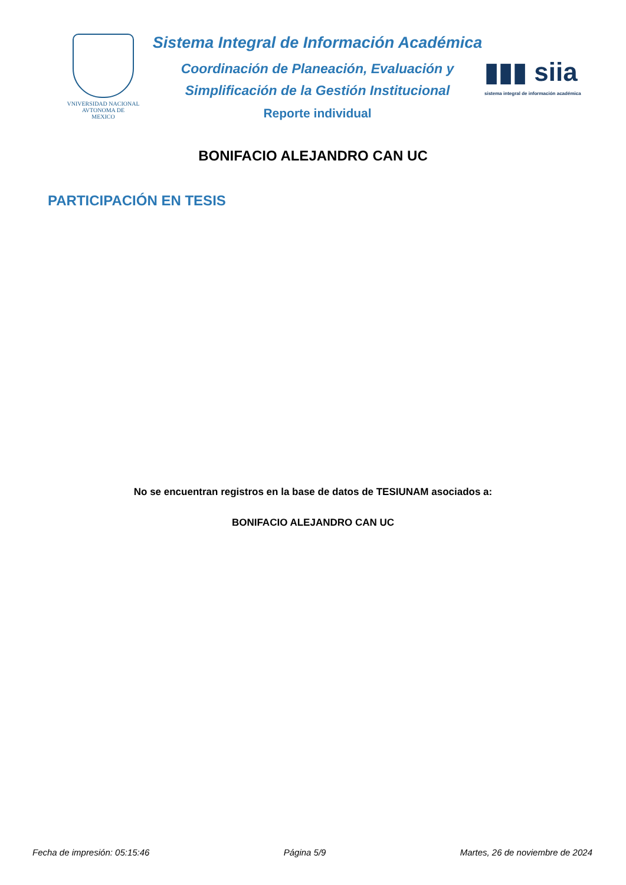VNIVERSIDAD NACIONAL
AVTONOMA DE
MEXICO
Sistema Integral de Información Académica
Coordinación de Planeación, Evaluación y
Simplificación de la Gestión Institucional
Reporte individual
▮▮▮ siia
sistema integral de información académica
BONIFACIO ALEJANDRO CAN UC
PARTICIPACIÓN EN TESIS
No se encuentran registros en la base de datos de TESIUNAM asociados a:
BONIFACIO ALEJANDRO CAN UC
Fecha de impresión: 05:15:46 Página 5/9 Martes, 26 de noviembre de 2024